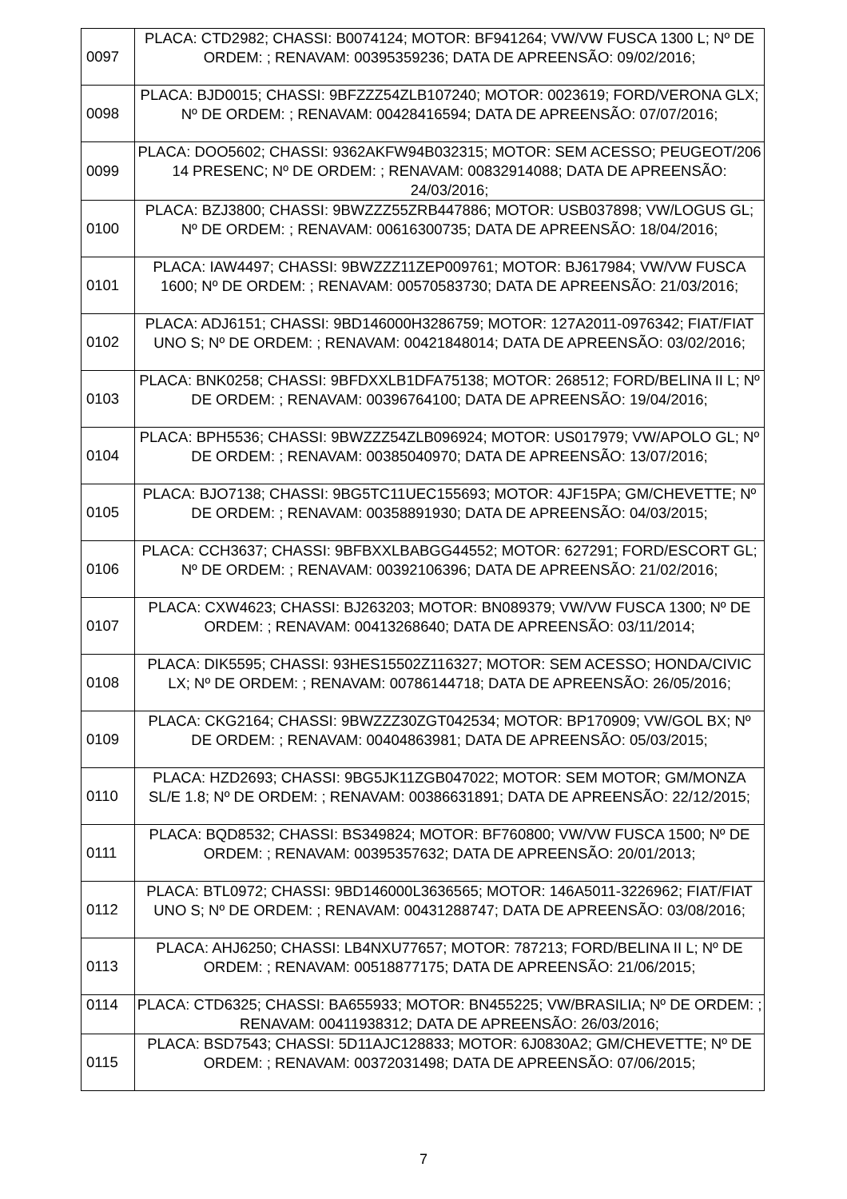| 0097 | PLACA: CTD2982; CHASSI: B0074124; MOTOR: BF941264; VW/VW FUSCA 1300 L; Nº DE ORDEM: ; RENAVAM: 00395359236; DATA DE APREENSÃO: 09/02/2016; |
| 0098 | PLACA: BJD0015; CHASSI: 9BFZZZ54ZLB107240; MOTOR: 0023619; FORD/VERONA GLX; Nº DE ORDEM: ; RENAVAM: 00428416594; DATA DE APREENSÃO: 07/07/2016; |
| 0099 | PLACA: DOO5602; CHASSI: 9362AKFW94B032315; MOTOR: SEM ACESSO; PEUGEOT/206 14 PRESENC; Nº DE ORDEM: ; RENAVAM: 00832914088; DATA DE APREENSÃO: 24/03/2016; |
| 0100 | PLACA: BZJ3800; CHASSI: 9BWZZZ55ZRB447886; MOTOR: USB037898; VW/LOGUS GL; Nº DE ORDEM: ; RENAVAM: 00616300735; DATA DE APREENSÃO: 18/04/2016; |
| 0101 | PLACA: IAW4497; CHASSI: 9BWZZZ11ZEP009761; MOTOR: BJ617984; VW/VW FUSCA 1600; Nº DE ORDEM: ; RENAVAM: 00570583730; DATA DE APREENSÃO: 21/03/2016; |
| 0102 | PLACA: ADJ6151; CHASSI: 9BD146000H3286759; MOTOR: 127A2011-0976342; FIAT/FIAT UNO S; Nº DE ORDEM: ; RENAVAM: 00421848014; DATA DE APREENSÃO: 03/02/2016; |
| 0103 | PLACA: BNK0258; CHASSI: 9BFDXXLB1DFA75138; MOTOR: 268512; FORD/BELINA II L; Nº DE ORDEM: ; RENAVAM: 00396764100; DATA DE APREENSÃO: 19/04/2016; |
| 0104 | PLACA: BPH5536; CHASSI: 9BWZZZ54ZLB096924; MOTOR: US017979; VW/APOLO GL; Nº DE ORDEM: ; RENAVAM: 00385040970; DATA DE APREENSÃO: 13/07/2016; |
| 0105 | PLACA: BJO7138; CHASSI: 9BG5TC11UEC155693; MOTOR: 4JF15PA; GM/CHEVETTE; Nº DE ORDEM: ; RENAVAM: 00358891930; DATA DE APREENSÃO: 04/03/2015; |
| 0106 | PLACA: CCH3637; CHASSI: 9BFBXXLBABGG44552; MOTOR: 627291; FORD/ESCORT GL; Nº DE ORDEM: ; RENAVAM: 00392106396; DATA DE APREENSÃO: 21/02/2016; |
| 0107 | PLACA: CXW4623; CHASSI: BJ263203; MOTOR: BN089379; VW/VW FUSCA 1300; Nº DE ORDEM: ; RENAVAM: 00413268640; DATA DE APREENSÃO: 03/11/2014; |
| 0108 | PLACA: DIK5595; CHASSI: 93HES15502Z116327; MOTOR: SEM ACESSO; HONDA/CIVIC LX; Nº DE ORDEM: ; RENAVAM: 00786144718; DATA DE APREENSÃO: 26/05/2016; |
| 0109 | PLACA: CKG2164; CHASSI: 9BWZZZ30ZGT042534; MOTOR: BP170909; VW/GOL BX; Nº DE ORDEM: ; RENAVAM: 00404863981; DATA DE APREENSÃO: 05/03/2015; |
| 0110 | PLACA: HZD2693; CHASSI: 9BG5JK11ZGB047022; MOTOR: SEM MOTOR; GM/MONZA SL/E 1.8; Nº DE ORDEM: ; RENAVAM: 00386631891; DATA DE APREENSÃO: 22/12/2015; |
| 0111 | PLACA: BQD8532; CHASSI: BS349824; MOTOR: BF760800; VW/VW FUSCA 1500; Nº DE ORDEM: ; RENAVAM: 00395357632; DATA DE APREENSÃO: 20/01/2013; |
| 0112 | PLACA: BTL0972; CHASSI: 9BD146000L3636565; MOTOR: 146A5011-3226962; FIAT/FIAT UNO S; Nº DE ORDEM: ; RENAVAM: 00431288747; DATA DE APREENSÃO: 03/08/2016; |
| 0113 | PLACA: AHJ6250; CHASSI: LB4NXU77657; MOTOR: 787213; FORD/BELINA II L; Nº DE ORDEM: ; RENAVAM: 00518877175; DATA DE APREENSÃO: 21/06/2015; |
| 0114 | PLACA: CTD6325; CHASSI: BA655933; MOTOR: BN455225; VW/BRASILIA; Nº DE ORDEM: ; RENAVAM: 00411938312; DATA DE APREENSÃO: 26/03/2016; |
| 0115 | PLACA: BSD7543; CHASSI: 5D11AJC128833; MOTOR: 6J0830A2; GM/CHEVETTE; Nº DE ORDEM: ; RENAVAM: 00372031498; DATA DE APREENSÃO: 07/06/2015; |
7